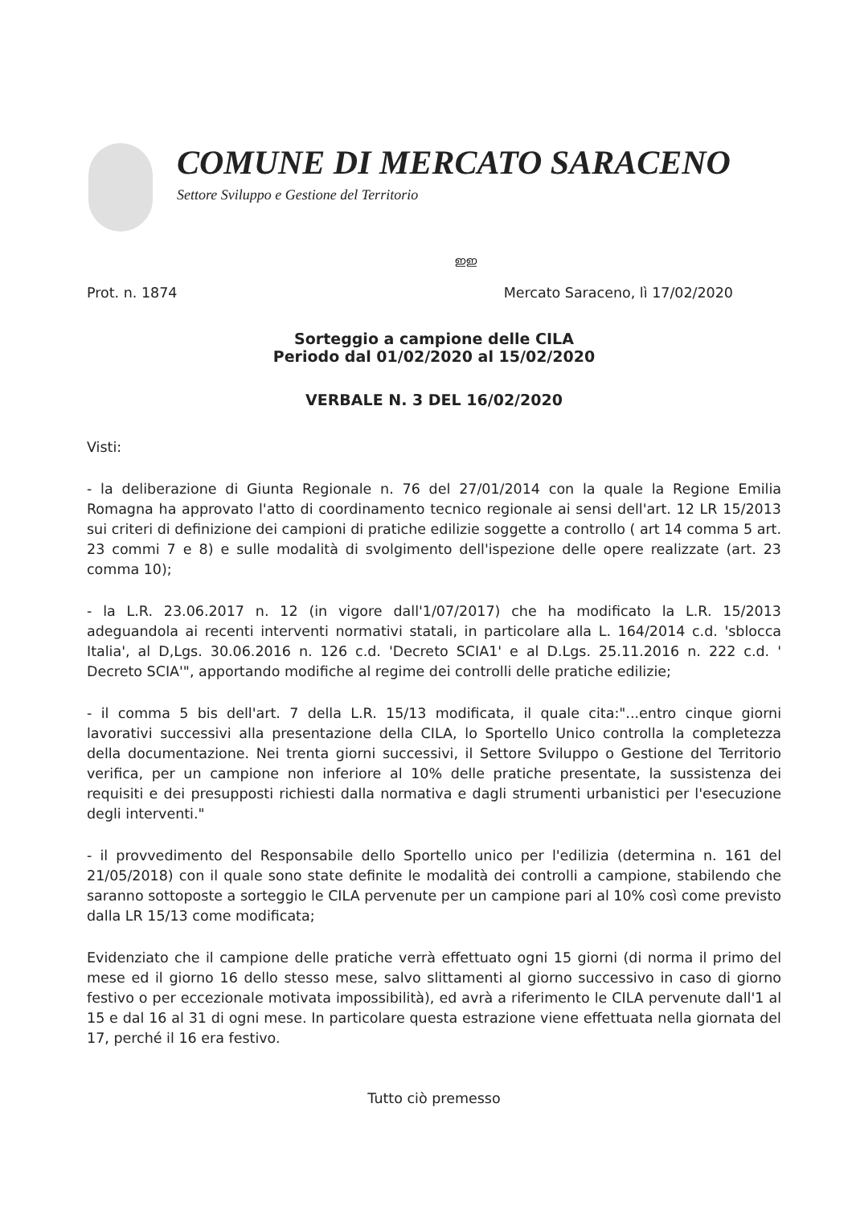COMUNE DI MERCATO SARACENO
Settore Sviluppo e Gestione del Territorio
ഇഇ
Prot. n. 1874 Mercato Saraceno, lì 17/02/2020
Sorteggio a campione delle CILA
Periodo dal 01/02/2020 al 15/02/2020
VERBALE N. 3 DEL 16/02/2020
Visti:
- la deliberazione di Giunta Regionale n. 76 del 27/01/2014 con la quale la Regione Emilia Romagna ha approvato l'atto di coordinamento tecnico regionale ai sensi dell'art. 12 LR 15/2013 sui criteri di definizione dei campioni di pratiche edilizie soggette a controllo ( art 14 comma 5 art. 23 commi 7 e 8) e sulle modalità di svolgimento dell'ispezione delle opere realizzate (art. 23 comma 10);
- la L.R. 23.06.2017 n. 12 (in vigore dall'1/07/2017) che ha modificato la L.R. 15/2013 adeguandola ai recenti interventi normativi statali, in particolare alla L. 164/2014 c.d. 'sblocca Italia', al D,Lgs. 30.06.2016 n. 126 c.d. 'Decreto SCIA1' e al D.Lgs. 25.11.2016 n. 222 c.d. ' Decreto SCIA'", apportando modifiche al regime dei controlli delle pratiche edilizie;
- il comma 5 bis dell'art. 7 della L.R. 15/13 modificata, il quale cita:"...entro cinque giorni lavorativi successivi alla presentazione della CILA, lo Sportello Unico controlla la completezza della documentazione. Nei trenta giorni successivi, il Settore Sviluppo o Gestione del Territorio verifica, per un campione non inferiore al 10% delle pratiche presentate, la sussistenza dei requisiti e dei presupposti richiesti dalla normativa e dagli strumenti urbanistici per l'esecuzione degli interventi."
- il provvedimento del Responsabile dello Sportello unico per l'edilizia (determina n. 161 del 21/05/2018) con il quale sono state definite le modalità dei controlli a campione, stabilendo che saranno sottoposte a sorteggio le CILA pervenute per un campione pari al 10% così come previsto dalla LR 15/13 come modificata;
Evidenziato che il campione delle pratiche verrà effettuato ogni 15 giorni (di norma il primo del mese ed il giorno 16 dello stesso mese, salvo slittamenti al giorno successivo in caso di giorno festivo o per eccezionale motivata impossibilità), ed avrà a riferimento le CILA pervenute dall'1 al 15 e dal 16 al 31 di ogni mese. In particolare questa estrazione viene effettuata nella giornata del 17, perché il 16 era festivo.
Tutto ciò premesso